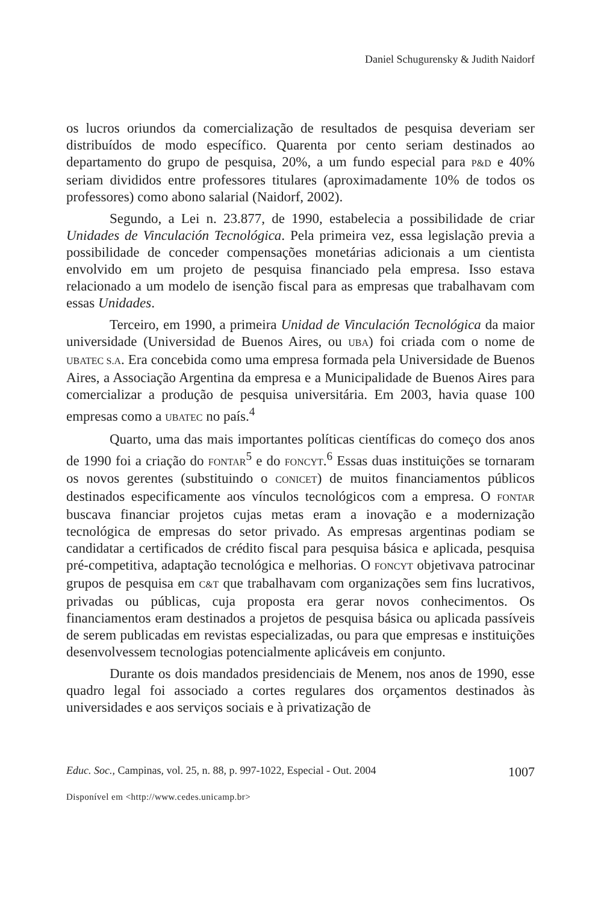Daniel Schugurensky & Judith Naidorf
os lucros oriundos da comercialização de resultados de pesquisa deveriam ser distribuídos de modo específico. Quarenta por cento seriam destinados ao departamento do grupo de pesquisa, 20%, a um fundo especial para P&D e 40% seriam divididos entre professores titulares (aproximadamente 10% de todos os professores) como abono salarial (Naidorf, 2002).
Segundo, a Lei n. 23.877, de 1990, estabelecia a possibilidade de criar Unidades de Vinculación Tecnológica. Pela primeira vez, essa legislação previa a possibilidade de conceder compensações monetárias adicionais a um cientista envolvido em um projeto de pesquisa financiado pela empresa. Isso estava relacionado a um modelo de isenção fiscal para as empresas que trabalhavam com essas Unidades.
Terceiro, em 1990, a primeira Unidad de Vinculación Tecnológica da maior universidade (Universidad de Buenos Aires, ou UBA) foi criada com o nome de UBATEC S.A. Era concebida como uma empresa formada pela Universidade de Buenos Aires, a Associação Argentina da empresa e a Municipalidade de Buenos Aires para comercializar a produção de pesquisa universitária. Em 2003, havia quase 100 empresas como a UBATEC no país.<sup>4</sup>
Quarto, uma das mais importantes políticas científicas do começo dos anos de 1990 foi a criação do FONTAR<sup>5</sup> e do FONCYT.<sup>6</sup> Essas duas instituições se tornaram os novos gerentes (substituindo o CONICET) de muitos financiamentos públicos destinados especificamente aos vínculos tecnológicos com a empresa. O FONTAR buscava financiar projetos cujas metas eram a inovação e a modernização tecnológica de empresas do setor privado. As empresas argentinas podiam se candidatar a certificados de crédito fiscal para pesquisa básica e aplicada, pesquisa pré-competitiva, adaptação tecnológica e melhorias. O FONCYT objetivava patrocinar grupos de pesquisa em C&T que trabalhavam com organizações sem fins lucrativos, privadas ou públicas, cuja proposta era gerar novos conhecimentos. Os financiamentos eram destinados a projetos de pesquisa básica ou aplicada passíveis de serem publicadas em revistas especializadas, ou para que empresas e instituições desenvolvessem tecnologias potencialmente aplicáveis em conjunto.
Durante os dois mandados presidenciais de Menem, nos anos de 1990, esse quadro legal foi associado a cortes regulares dos orçamentos destinados às universidades e aos serviços sociais e à privatização de
Educ. Soc., Campinas, vol. 25, n. 88, p. 997-1022, Especial - Out. 2004 1007
Disponível em <http://www.cedes.unicamp.br>